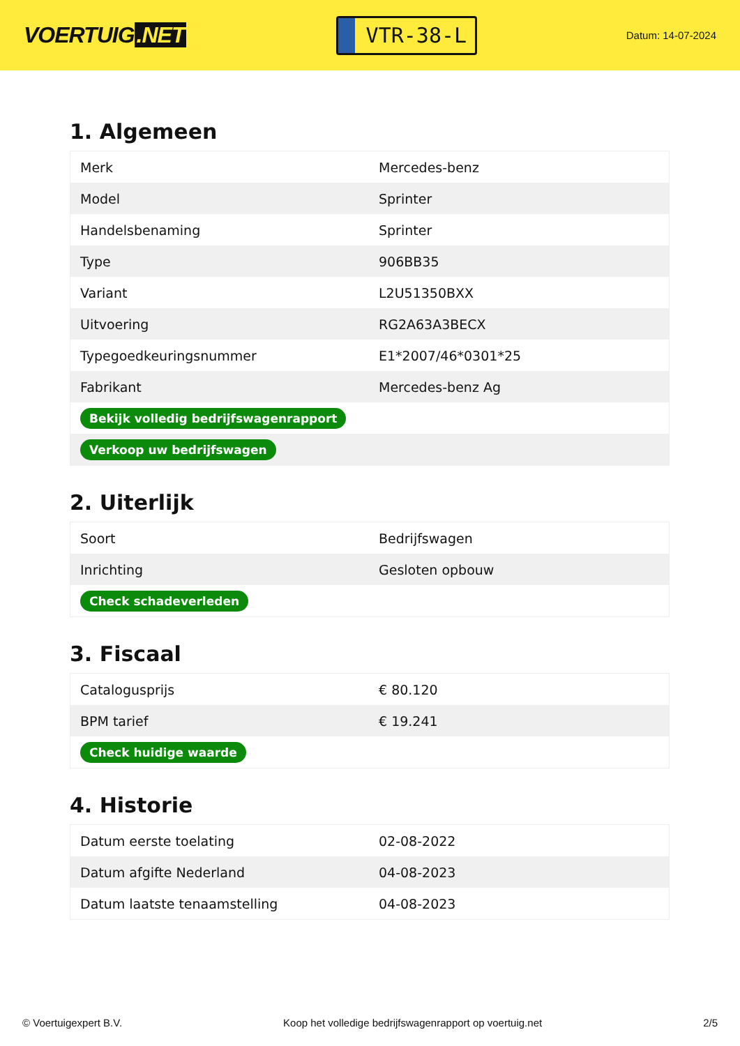VOERTUIG.NET
VTR-38-L
Datum: 14-07-2024
1. Algemeen
| Merk | Mercedes-benz |
| Model | Sprinter |
| Handelsbenaming | Sprinter |
| Type | 906BB35 |
| Variant | L2U51350BXX |
| Uitvoering | RG2A63A3BECX |
| Typegoedkeuringsnummer | E1*2007/46*0301*25 |
| Fabrikant | Mercedes-benz Ag |
| Bekijk volledig bedrijfswagenrapport | |
| Verkoop uw bedrijfswagen | |
2. Uiterlijk
| Soort | Bedrijfswagen |
| Inrichting | Gesloten opbouw |
| Check schadeverleden | |
3. Fiscaal
| Catalogusprijs | € 80.120 |
| BPM tarief | € 19.241 |
| Check huidige waarde | |
4. Historie
| Datum eerste toelating | 02-08-2022 |
| Datum afgifte Nederland | 04-08-2023 |
| Datum laatste tenaamstelling | 04-08-2023 |
© Voertuigexpert B.V. Koop het volledige bedrijfswagenrapport op voertuig.net 2/5